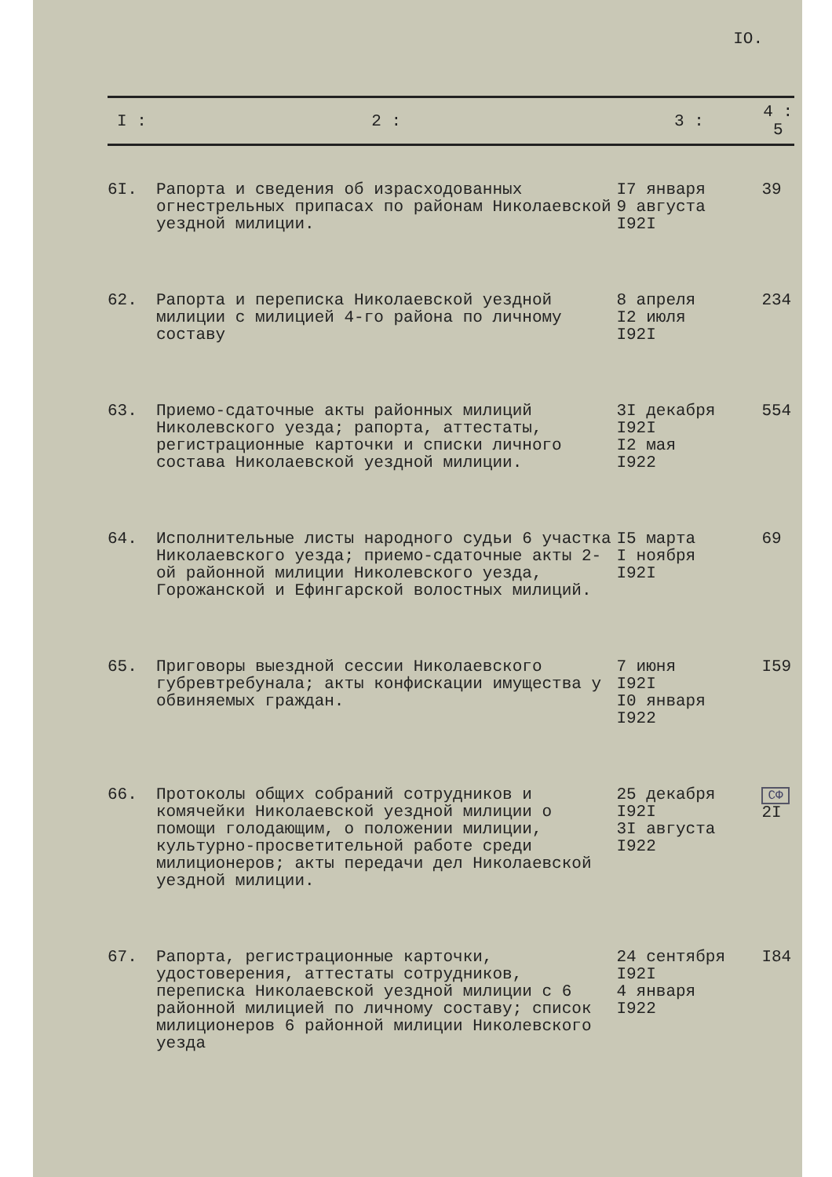IO.
| I : | 2 : | 3 : | 4 : 5 |
| --- | --- | --- | --- |
| 6I. | Рапорта и сведения об израсходованных огнестрельных припасах по районам Николаевской уездной милиции. | I7 января 9 августа I92I | 39 |
| 62. | Рапорта и переписка Николаевской уездной милиции с милицией 4-го района по личному составу | 8 апреля I2 июля I92I | 234 |
| 63. | Приемо-сдаточные акты районных милиций Николевского уезда; рапорта, аттестаты, регистрационные карточки и списки личного состава Николаевской уездной милиции. | 3I декабря I92I I2 мая I922 | 554 |
| 64. | Исполнительные листы народного судьи 6 участка Николаевского уезда; приемо-сдаточные акты 2-ой районной милиции Николевского уезда, Горожанской и Ефингарской волостных милиций. | I5 марта I ноября I92I | 69 |
| 65. | Приговоры выездной сессии Николаевского губревтребунала; акты конфискации имущества у обвиняемых граждан. | 7 июня I92I I0 января I922 | I59 |
| 66. | Протоколы общих собраний сотрудников и комячейки Николаевской уездной милиции о помощи голодающим, о положении милиции, культурно-просветительной работе среди милиционеров; акты передачи дел Николаевской уездной милиции. | 25 декабря I92I 3I августа I922 | СФ 2I |
| 67. | Рапорта, регистрационные карточки, удостоверения, аттестаты сотрудников, переписка Николаевской уездной милиции с 6 районной милицией по личному составу; список милиционеров 6 районной милиции Николевского уезда | 24 сентября I92I 4 января I922 | I84 |